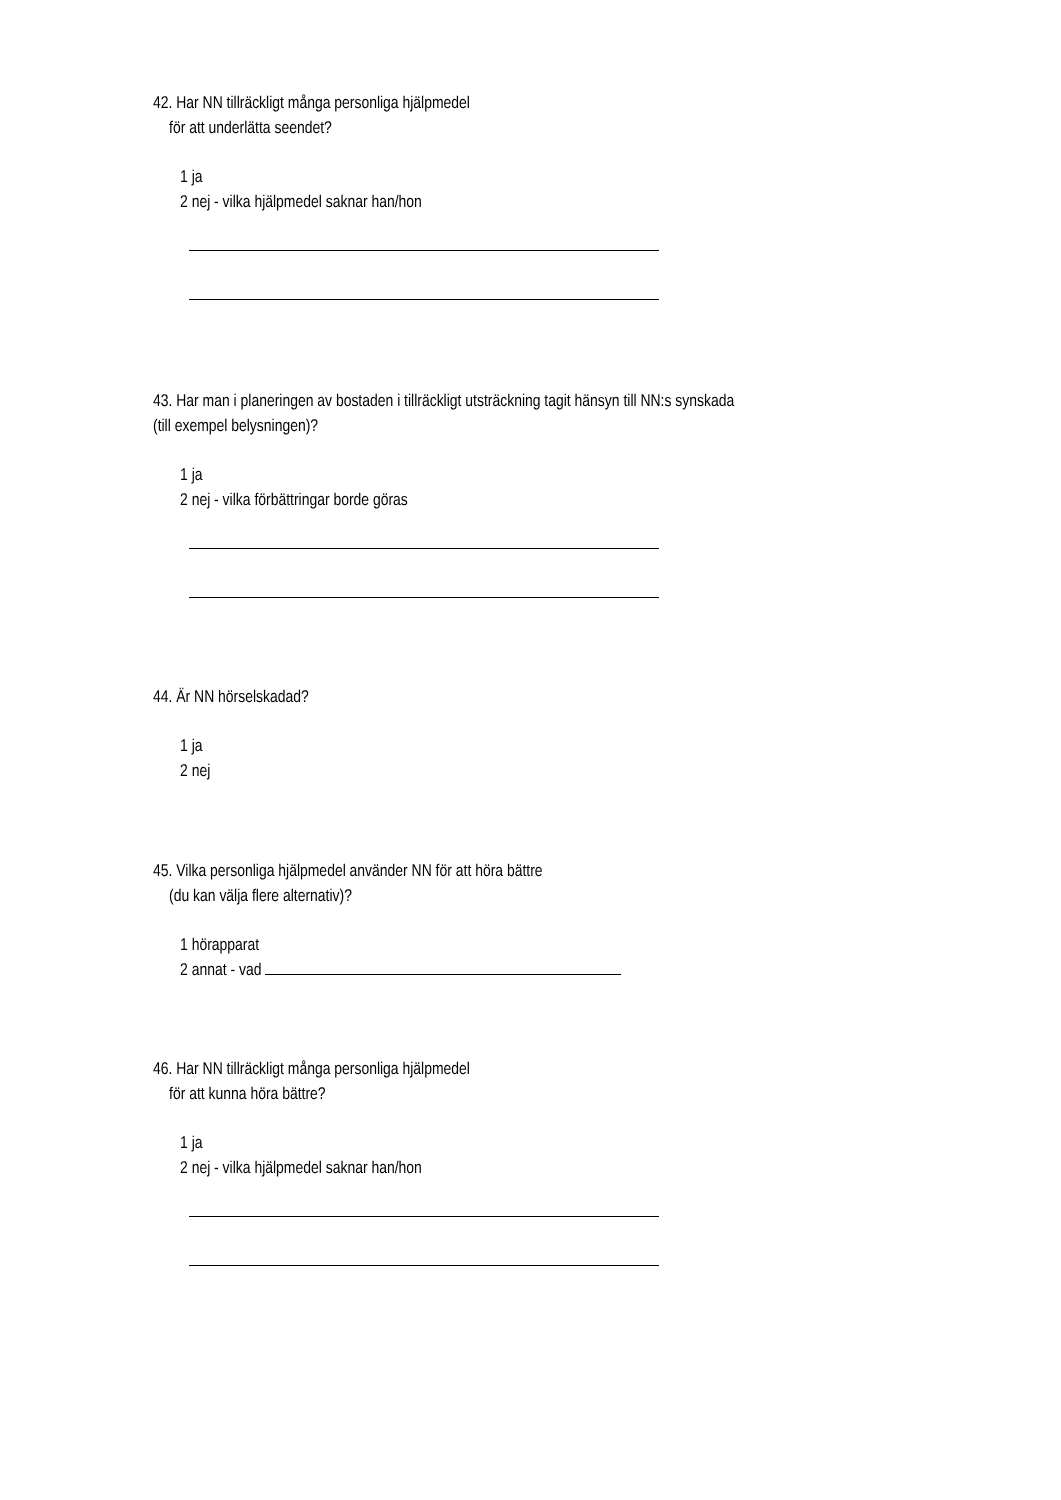42. Har NN tillräckligt många personliga hjälpmedel
för att underlätta seendet?
1 ja
2 nej - vilka hjälpmedel saknar han/hon
43. Har man i planeringen av bostaden i tillräckligt utsträckning tagit hänsyn till NN:s synskada
(till exempel belysningen)?
1 ja
2 nej - vilka förbättringar borde göras
44. Är NN hörselskadad?
1 ja
2 nej
45. Vilka personliga hjälpmedel använder NN för att höra bättre
(du kan välja flere alternativ)?
1 hörapparat
2 annat - vad
46. Har NN tillräckligt många personliga hjälpmedel
för att kunna höra bättre?
1 ja
2 nej - vilka hjälpmedel saknar han/hon